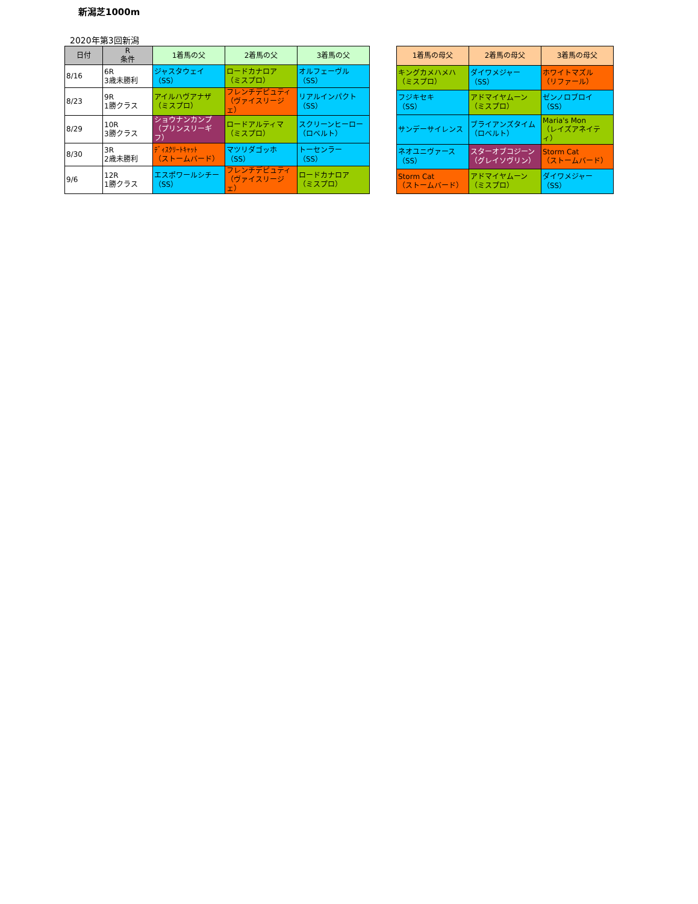新潟芝1000m
2020年第3回新潟
| 日付 | R 条件 | 1着馬の父 | 2着馬の父 | 3着馬の父 |
| --- | --- | --- | --- | --- |
| 8/16 | 6R 3歳未勝利 | ジャスタウェイ （SS） | ロードカナロア （ミスプロ） | オルフェーヴル （SS） |
| 8/23 | 9R 1勝クラス | アイルハヴアナザ （ミスプロ） | フレンチデピュティ （ヴァイスリージェ） | リアルインパクト （SS） |
| 8/29 | 10R 3勝クラス | ショウナンカンプ （プリンスリーギフ） | ロードアルティマ （ミスプロ） | スクリーンヒーロー （ロベルト） |
| 8/30 | 3R 2歳未勝利 | ﾃﾞｨｽｸﾘｰﾄｷｬｯﾄ （ストームバード） | マツリダゴッホ （SS） | トーセンラー （SS） |
| 9/6 | 12R 1勝クラス | エスポワールシチー （SS） | フレンチデピュティ （ヴァイスリージェ） | ロードカナロア （ミスプロ） |
| 1着馬の母父 | 2着馬の母父 | 3着馬の母父 |
| --- | --- | --- |
| キングカメハメハ （ミスプロ） | ダイワメジャー （SS） | ホワイトマズル （リファール） |
| フジキセキ （SS） | アドマイヤムーン （ミスプロ） | ゼンノロブロイ （SS） |
| サンデーサイレンス | ブライアンズタイム （ロベルト） | Maria's Mon （レイズアネイティ） |
| ネオユニヴァース （SS） | スターオブコジーン （グレイソヴリン） | Storm Cat （ストームバード） |
| Storm Cat （ストームバード） | アドマイヤムーン （ミスプロ） | ダイワメジャー （SS） |